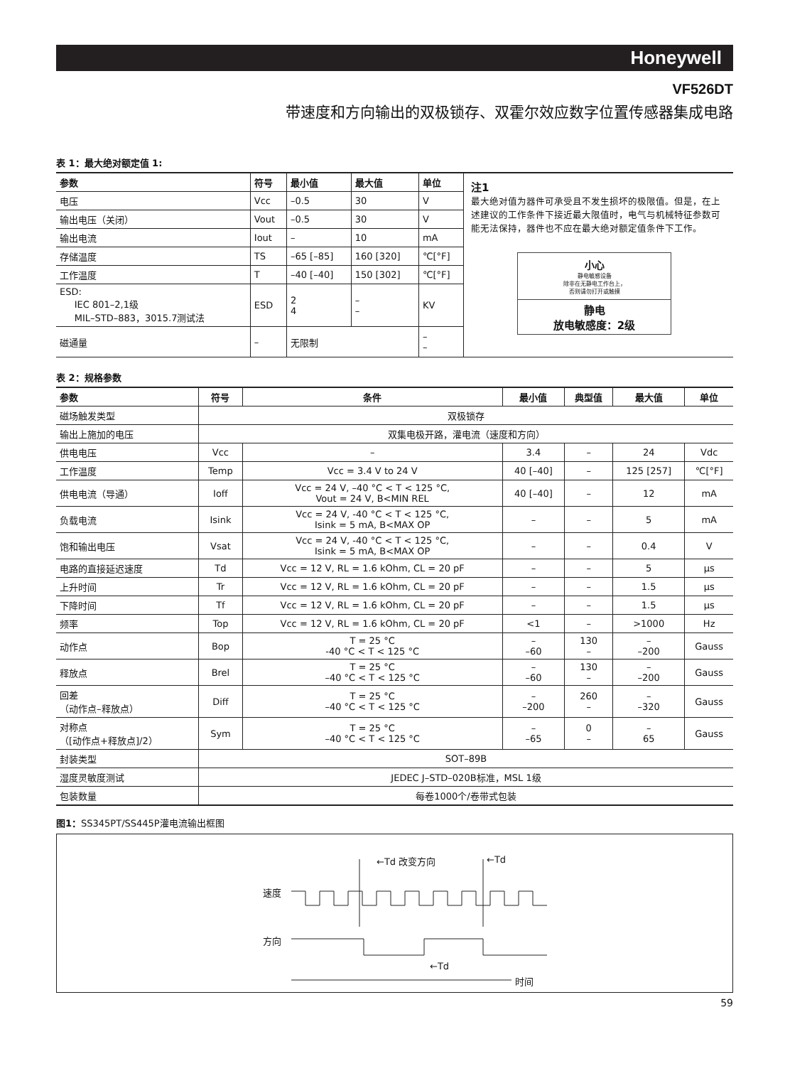Honeywell
VF526DT
带速度和方向输出的双极锁存、双霍尔效应数字位置传感器集成电路
表 1：最大绝对额定值 1:
| 参数 | 符号 | 最小值 | 最大值 | 单位 |
| --- | --- | --- | --- | --- |
| 电压 | Vcc | –0.5 | 30 | V |
| 输出电压（关闭） | Vout | –0.5 | 30 | V |
| 输出电流 | Iout | – | 10 | mA |
| 存储温度 | TS | –65 [–85] | 160 [320] | ℃[°F] |
| 工作温度 | T | –40 [–40] | 150 [302] | ℃[°F] |
| ESD: IEC 801–2,1级 MIL–STD–883，3015.7测试法 | ESD | 2 4 | – – | KV |
| 磁通量 | – | 无限制 | | – – |
注1
最大绝对值为器件可承受且不发生损坏的极限值。但是，在上述建议的工作条件下接近最大限值时，电气与机械特征参数可能无法保持，器件也不应在最大绝对额定值条件下工作。
小心
静电敏感设备
除非在无静电工作台上，
否则请勿打开或触摸
静电
放电敏感度：2级
表 2：规格参数
| 参数 | 符号 | 条件 | 最小值 | 典型值 | 最大值 | 单位 |
| --- | --- | --- | --- | --- | --- | --- |
| 磁场触发类型 | 双极锁存 | | | | | |
| 输出上施加的电压 | 双集电极开路，灌电流（速度和方向） | | | | | |
| 供电电压 | Vcc | – | 3.4 | – | 24 | Vdc |
| 工作温度 | Temp | Vcc = 3.4 V to 24 V | 40 [–40] | – | 125 [257] | ℃[°F] |
| 供电电流（导通） | Ioff | Vcc = 24 V, –40 °C < T < 125 °C, Vout = 24 V, B<MIN REL | 40 [–40] | – | 12 | mA |
| 负载电流 | Isink | Vcc = 24 V, -40 °C < T < 125 °C, Isink = 5 mA, B<MAX OP | – | – | 5 | mA |
| 饱和输出电压 | Vsat | Vcc = 24 V, -40 °C < T < 125 °C, Isink = 5 mA, B<MAX OP | – | – | 0.4 | V |
| 电路的直接延迟速度 | Td | Vcc = 12 V, RL = 1.6 kOhm, CL = 20 pF | – | – | 5 | µs |
| 上升时间 | Tr | Vcc = 12 V, RL = 1.6 kOhm, CL = 20 pF | – | – | 1.5 | µs |
| 下降时间 | Tf | Vcc = 12 V, RL = 1.6 kOhm, CL = 20 pF | – | – | 1.5 | µs |
| 频率 | Top | Vcc = 12 V, RL = 1.6 kOhm, CL = 20 pF | <1 | – | >1000 | Hz |
| 动作点 | Bop | T = 25 °C -40 °C < T < 125 °C | – –60 | 130 – | – –200 | Gauss |
| 释放点 | Brel | T = 25 °C –40 °C < T < 125 °C | – –60 | 130 – | – –200 | Gauss |
| 回差 （动作点–释放点） | Diff | T = 25 °C –40 °C < T < 125 °C | – –200 | 260 – | – –320 | Gauss |
| 对称点 （[动作点+释放点]/2） | Sym | T = 25 °C –40 °C < T < 125 °C | – –65 | 0 – | – 65 | Gauss |
| 封装类型 | SOT–89B | | | | | |
| 湿度灵敏度测试 | JEDEC J–STD–020B标准，MSL 1级 | | | | | |
| 包装数量 | 每卷1000个/卷带式包装 | | | | | |
图1：SS345PT/SS445P灌电流输出框图
速度
方向
←Td 改变方向 ←Td
←Td
时间
59